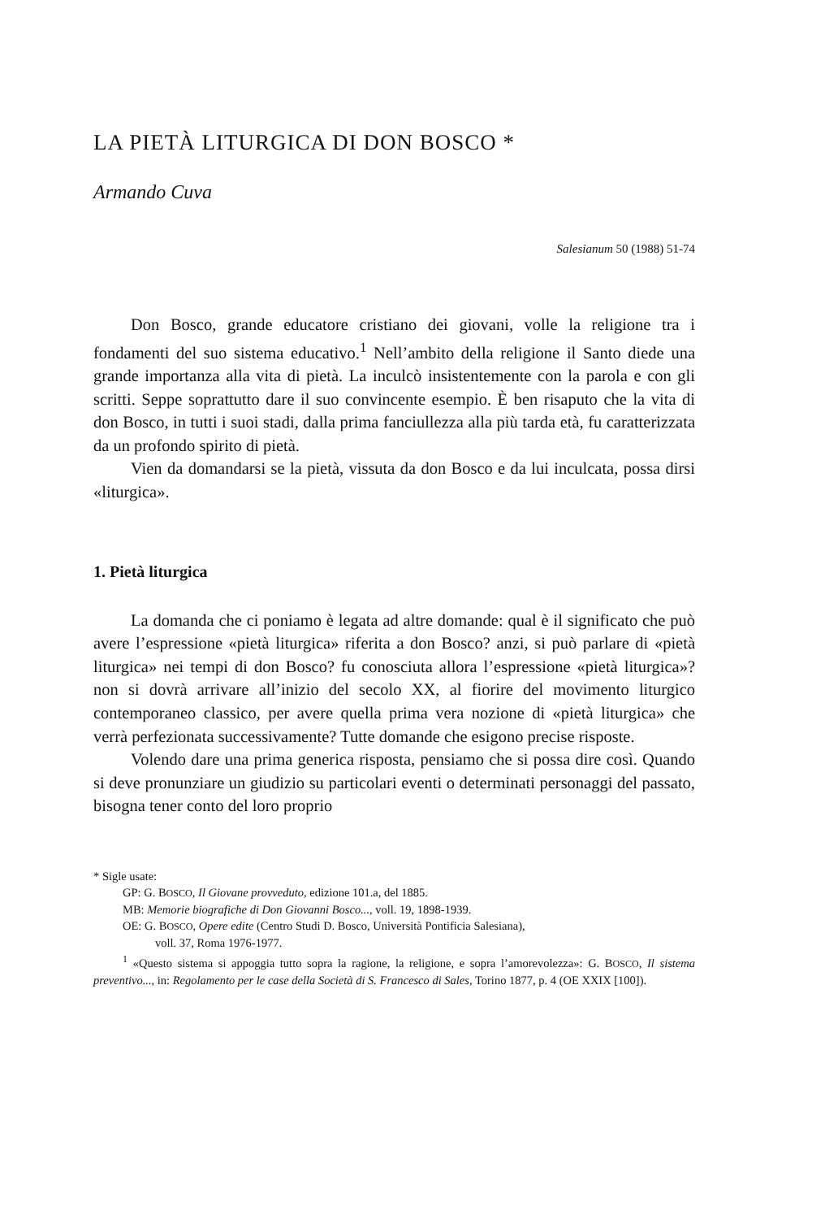LA PIETÀ LITURGICA DI DON BOSCO *
Armando Cuva
Salesianum 50 (1988) 51-74
Don Bosco, grande educatore cristiano dei giovani, volle la religione tra i fondamenti del suo sistema educativo.<sup>1</sup> Nell’ambito della religione il Santo diede una grande importanza alla vita di pietà. La inculcò insistentemente con la parola e con gli scritti. Seppe soprattutto dare il suo convincente esempio. È ben risaputo che la vita di don Bosco, in tutti i suoi stadi, dalla prima fanciullezza alla più tarda età, fu caratterizzata da un profondo spirito di pietà.
Vien da domandarsi se la pietà, vissuta da don Bosco e da lui inculcata, possa dirsi «liturgica».
1. Pietà liturgica
La domanda che ci poniamo è legata ad altre domande: qual è il significato che può avere l’espressione «pietà liturgica» riferita a don Bosco? anzi, si può parlare di «pietà liturgica» nei tempi di don Bosco? fu conosciuta allora l’espressione «pietà liturgica»? non si dovrà arrivare all’inizio del secolo XX, al fiorire del movimento liturgico contemporaneo classico, per avere quella prima vera nozione di «pietà liturgica» che verrà perfezionata successivamente? Tutte domande che esigono precise risposte.
Volendo dare una prima generica risposta, pensiamo che si possa dire così. Quando si deve pronunziare un giudizio su particolari eventi o determinati personaggi del passato, bisogna tener conto del loro proprio
* Sigle usate:
GP: G. BOSCO, Il Giovane provveduto, edizione 101.a, del 1885.
MB: Memorie biografiche di Don Giovanni Bosco..., voll. 19, 1898-1939.
OE: G. BOSCO, Opere edite (Centro Studi D. Bosco, Università Pontificia Salesiana),
voll. 37, Roma 1976-1977.
<sup>1</sup> «Questo sistema si appoggia tutto sopra la ragione, la religione, e sopra l’amorevolezza»: G. BOSCO, Il sistema preventivo..., in: Regolamento per le case della Società di S. Francesco di Sales, Torino 1877, p. 4 (OE XXIX [100]).